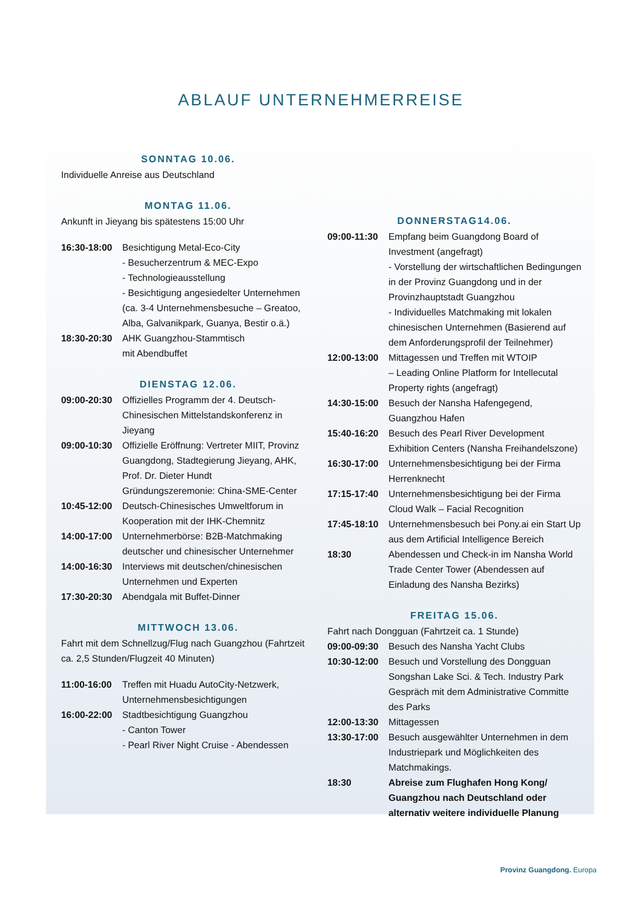ABLAUF UNTERNEHMERREISE
SONNTAG 10.06.
Individuelle Anreise aus Deutschland
MONTAG 11.06.
Ankunft in Jieyang bis spätestens 15:00 Uhr
16:30-18:00 Besichtigung Metal-Eco-City
- Besucherzentrum & MEC-Expo
- Technologieausstellung
- Besichtigung angesiedelter Unternehmen (ca. 3-4 Unternehmensbesuche – Greatoo, Alba, Galvanikpark, Guanya, Bestir o.ä.)
18:30-20:30 AHK Guangzhou-Stammtisch
mit Abendbuffet
DIENSTAG 12.06.
09:00-20:30 Offizielles Programm der 4. Deutsch-Chinesischen Mittelstandskonferenz in Jieyang
09:00-10:30 Offizielle Eröffnung: Vertreter MIIT, Provinz Guangdong, Stadtegierung Jieyang, AHK, Prof. Dr. Dieter Hundt
Gründungszeremonie: China-SME-Center
10:45-12:00 Deutsch-Chinesisches Umweltforum in Kooperation mit der IHK-Chemnitz
14:00-17:00 Unternehmerbörse: B2B-Matchmaking deutscher und chinesischer Unternehmer
14:00-16:30 Interviews mit deutschen/chinesischen Unternehmen und Experten
17:30-20:30 Abendgala mit Buffet-Dinner
MITTWOCH 13.06.
Fahrt mit dem Schnellzug/Flug nach Guangzhou (Fahrtzeit ca. 2,5 Stunden/Flugzeit 40 Minuten)
11:00-16:00 Treffen mit Huadu AutoCity-Netzwerk, Unternehmensbesichtigungen
16:00-22:00 Stadtbesichtigung Guangzhou
- Canton Tower
- Pearl River Night Cruise - Abendessen
DONNERSTAG14.06.
09:00-11:30 Empfang beim Guangdong Board of Investment (angefragt)
- Vorstellung der wirtschaftlichen Bedingungen in der Provinz Guangdong und in der Provinzhauptstadt Guangzhou
- Individuelles Matchmaking mit lokalen chinesischen Unternehmen (Basierend auf dem Anforderungsprofil der Teilnehmer)
12:00-13:00 Mittagessen und Treffen mit WTOIP
– Leading Online Platform for Intellecutal Property rights (angefragt)
14:30-15:00 Besuch der Nansha Hafengegend, Guangzhou Hafen
15:40-16:20 Besuch des Pearl River Development Exhibition Centers (Nansha Freihandelszone)
16:30-17:00 Unternehmensbesichtigung bei der Firma Herrenknecht
17:15-17:40 Unternehmensbesichtigung bei der Firma Cloud Walk – Facial Recognition
17:45-18:10 Unternehmensbesuch bei Pony.ai ein Start Up aus dem Artificial Intelligence Bereich
18:30 Abendessen und Check-in im Nansha World Trade Center Tower (Abendessen auf Einladung des Nansha Bezirks)
FREITAG 15.06.
Fahrt nach Dongguan (Fahrtzeit ca. 1 Stunde)
09:00-09:30 Besuch des Nansha Yacht Clubs
10:30-12:00 Besuch und Vorstellung des Dongguan Songshan Lake Sci. & Tech. Industry Park Gespräch mit dem Administrative Committe des Parks
12:00-13:30 Mittagessen
13:30-17:00 Besuch ausgewählter Unternehmen in dem Industriepark und Möglichkeiten des Matchmakings.
18:30 Abreise zum Flughafen Hong Kong/ Guangzhou nach Deutschland oder alternativ weitere individuelle Planung
Provinz Guangdong. Europa